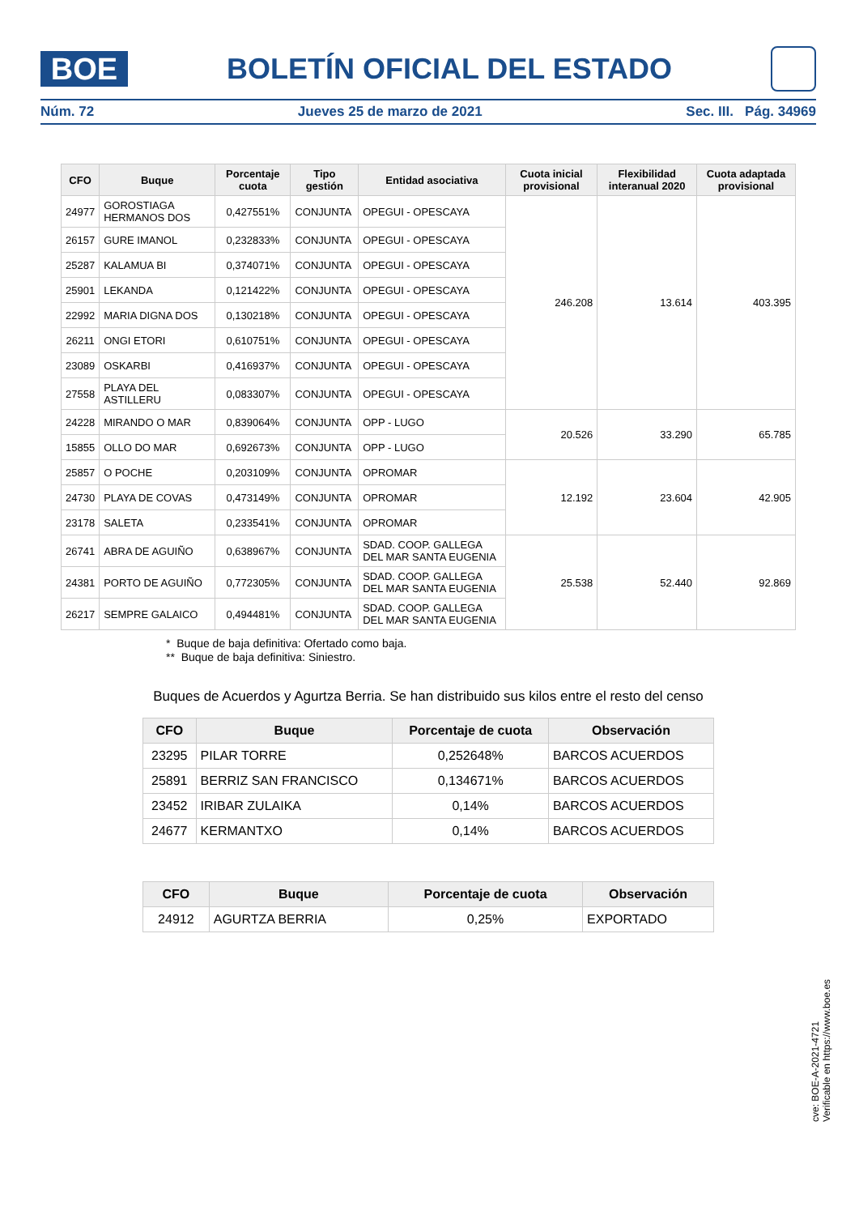BOE
BOLETÍN OFICIAL DEL ESTADO
Núm. 72 Jueves 25 de marzo de 2021 Sec. III. Pág. 34969
| CFO | Buque | Porcentaje cuota | Tipo gestión | Entidad asociativa | Cuota inicial provisional | Flexibilidad interanual 2020 | Cuota adaptada provisional |
| --- | --- | --- | --- | --- | --- | --- | --- |
| 24977 | GOROSTIAGA HERMANOS DOS | 0,427551% | CONJUNTA | OPEGUI - OPESCAYA | 246.208 | 13.614 | 403.395 |
| 26157 | GURE IMANOL | 0,232833% | CONJUNTA | OPEGUI - OPESCAYA | | | |
| 25287 | KALAMUA BI | 0,374071% | CONJUNTA | OPEGUI - OPESCAYA | | | |
| 25901 | LEKANDA | 0,121422% | CONJUNTA | OPEGUI - OPESCAYA | | | |
| 22992 | MARIA DIGNA DOS | 0,130218% | CONJUNTA | OPEGUI - OPESCAYA | | | |
| 26211 | ONGI ETORI | 0,610751% | CONJUNTA | OPEGUI - OPESCAYA | | | |
| 23089 | OSKARBI | 0,416937% | CONJUNTA | OPEGUI - OPESCAYA | | | |
| 27558 | PLAYA DEL ASTILLERU | 0,083307% | CONJUNTA | OPEGUI - OPESCAYA | | | |
| 24228 | MIRANDO O MAR | 0,839064% | CONJUNTA | OPP - LUGO | 20.526 | 33.290 | 65.785 |
| 15855 | OLLO DO MAR | 0,692673% | CONJUNTA | OPP - LUGO | | | |
| 25857 | O POCHE | 0,203109% | CONJUNTA | OPROMAR | 12.192 | 23.604 | 42.905 |
| 24730 | PLAYA DE COVAS | 0,473149% | CONJUNTA | OPROMAR | | | |
| 23178 | SALETA | 0,233541% | CONJUNTA | OPROMAR | | | |
| 26741 | ABRA DE AGUIÑO | 0,638967% | CONJUNTA | SDAD. COOP. GALLEGA DEL MAR SANTA EUGENIA | 25.538 | 52.440 | 92.869 |
| 24381 | PORTO DE AGUIÑO | 0,772305% | CONJUNTA | SDAD. COOP. GALLEGA DEL MAR SANTA EUGENIA | | | |
| 26217 | SEMPRE GALAICO | 0,494481% | CONJUNTA | SDAD. COOP. GALLEGA DEL MAR SANTA EUGENIA | | | |
* Buque de baja definitiva: Ofertado como baja.
** Buque de baja definitiva: Siniestro.
Buques de Acuerdos y Agurtza Berria. Se han distribuido sus kilos entre el resto del censo
| CFO | Buque | Porcentaje de cuota | Observación |
| --- | --- | --- | --- |
| 23295 | PILAR TORRE | 0,252648% | BARCOS ACUERDOS |
| 25891 | BERRIZ SAN FRANCISCO | 0,134671% | BARCOS ACUERDOS |
| 23452 | IRIBAR ZULAIKA | 0,14% | BARCOS ACUERDOS |
| 24677 | KERMANTXO | 0,14% | BARCOS ACUERDOS |
| CFO | Buque | Porcentaje de cuota | Observación |
| --- | --- | --- | --- |
| 24912 | AGURTZA BERRIA | 0,25% | EXPORTADO |
cve: BOE-A-2021-4721
Verificable en https://www.boe.es